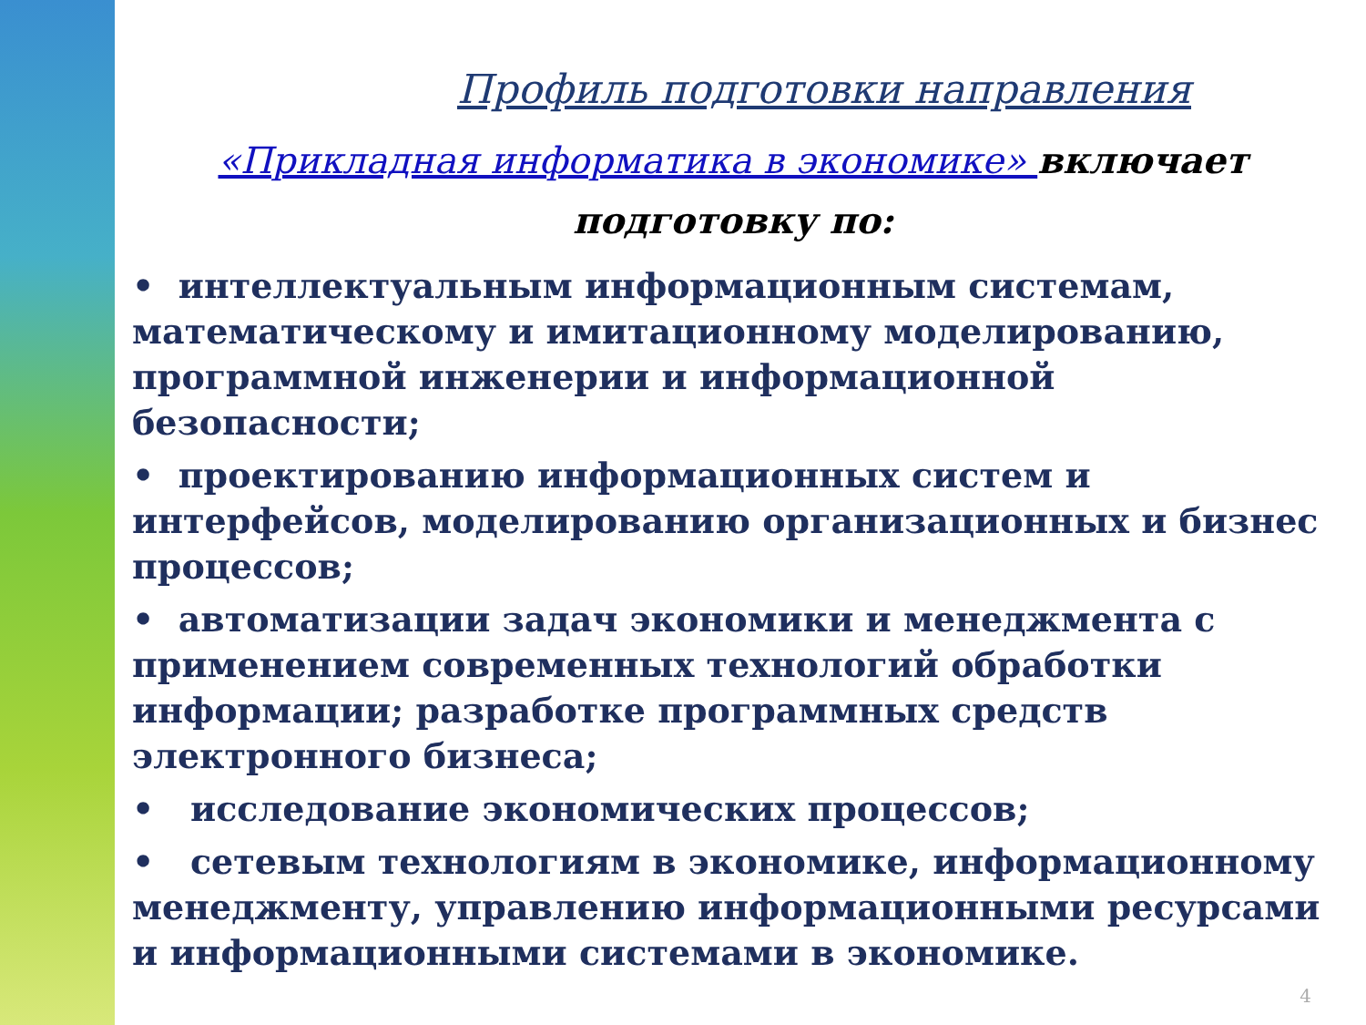Профиль подготовки направления
«Прикладная информатика в экономике» включает подготовку по:
• интеллектуальным информационным системам, математическому и имитационному моделированию, программной инженерии и информационной безопасности;
• проектированию информационных систем и интерфейсов, моделированию организационных и бизнес процессов;
• автоматизации задач экономики и менеджмента с применением современных технологий обработки информации; разработке программных средств электронного бизнеса;
• исследование экономических процессов;
• сетевым технологиям в экономике, информационному менеджменту, управлению информационными ресурсами и информационными системами в экономике.
4